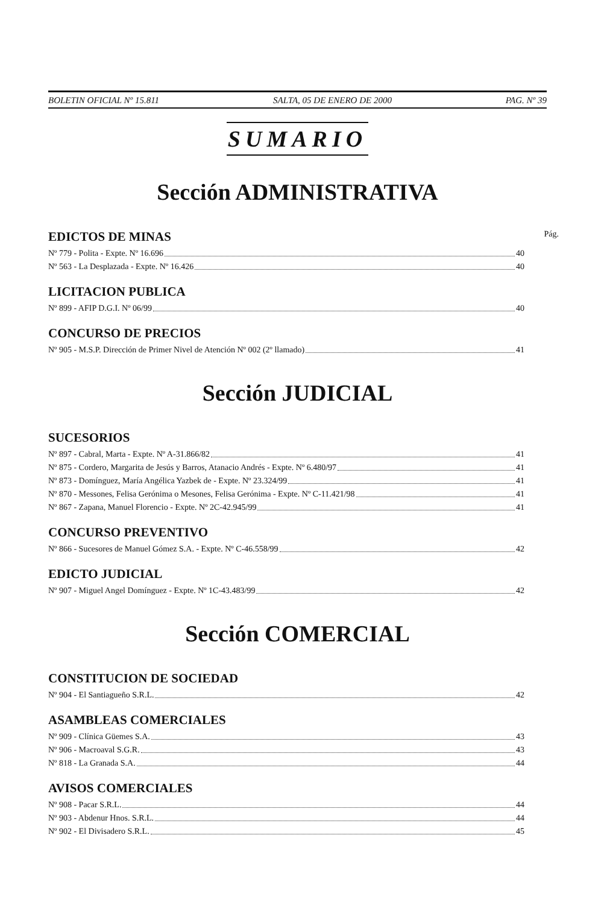BOLETIN OFICIAL Nº 15.811 SALTA, 05 DE ENERO DE 2000 PAG. Nº 39
SUMARIO
Sección ADMINISTRATIVA
EDICTOS DE MINAS Pág.
Nº 779 - Polita - Expte. Nº 16.696 40
Nº 563 - La Desplazada - Expte. Nº 16.426 40
LICITACION PUBLICA
Nº 899 - AFIP D.G.I. Nº 06/99 40
CONCURSO DE PRECIOS
Nº 905 - M.S.P. Dirección de Primer Nivel de Atención Nº 002 (2º llamado) 41
Sección JUDICIAL
SUCESORIOS
Nº 897 - Cabral, Marta - Expte. Nº A-31.866/82 41
Nº 875 - Cordero, Margarita de Jesús y Barros, Atanacio Andrés - Expte. Nº 6.480/97 41
Nº 873 - Domínguez, María Angélica Yazbek de - Expte. Nº 23.324/99 41
Nº 870 - Messones, Felisa Gerónima o Mesones, Felisa Gerónima - Expte. Nº C-11.421/98 41
Nº 867 - Zapana, Manuel Florencio - Expte. Nº 2C-42.945/99 41
CONCURSO PREVENTIVO
Nº 866 - Sucesores de Manuel Gómez S.A. - Expte. Nº C-46.558/99 42
EDICTO JUDICIAL
Nº 907 - Miguel Angel Domínguez - Expte. Nº 1C-43.483/99 42
Sección COMERCIAL
CONSTITUCION DE SOCIEDAD
Nº 904 - El Santiagueño S.R.L. 42
ASAMBLEAS COMERCIALES
Nº 909 - Clínica Güemes S.A. 43
Nº 906 - Macroaval S.G.R. 43
Nº 818 - La Granada S.A. 44
AVISOS COMERCIALES
Nº 908 - Pacar S.R.L. 44
Nº 903 - Abdenur Hnos. S.R.L. 44
Nº 902 - El Divisadero S.R.L. 45